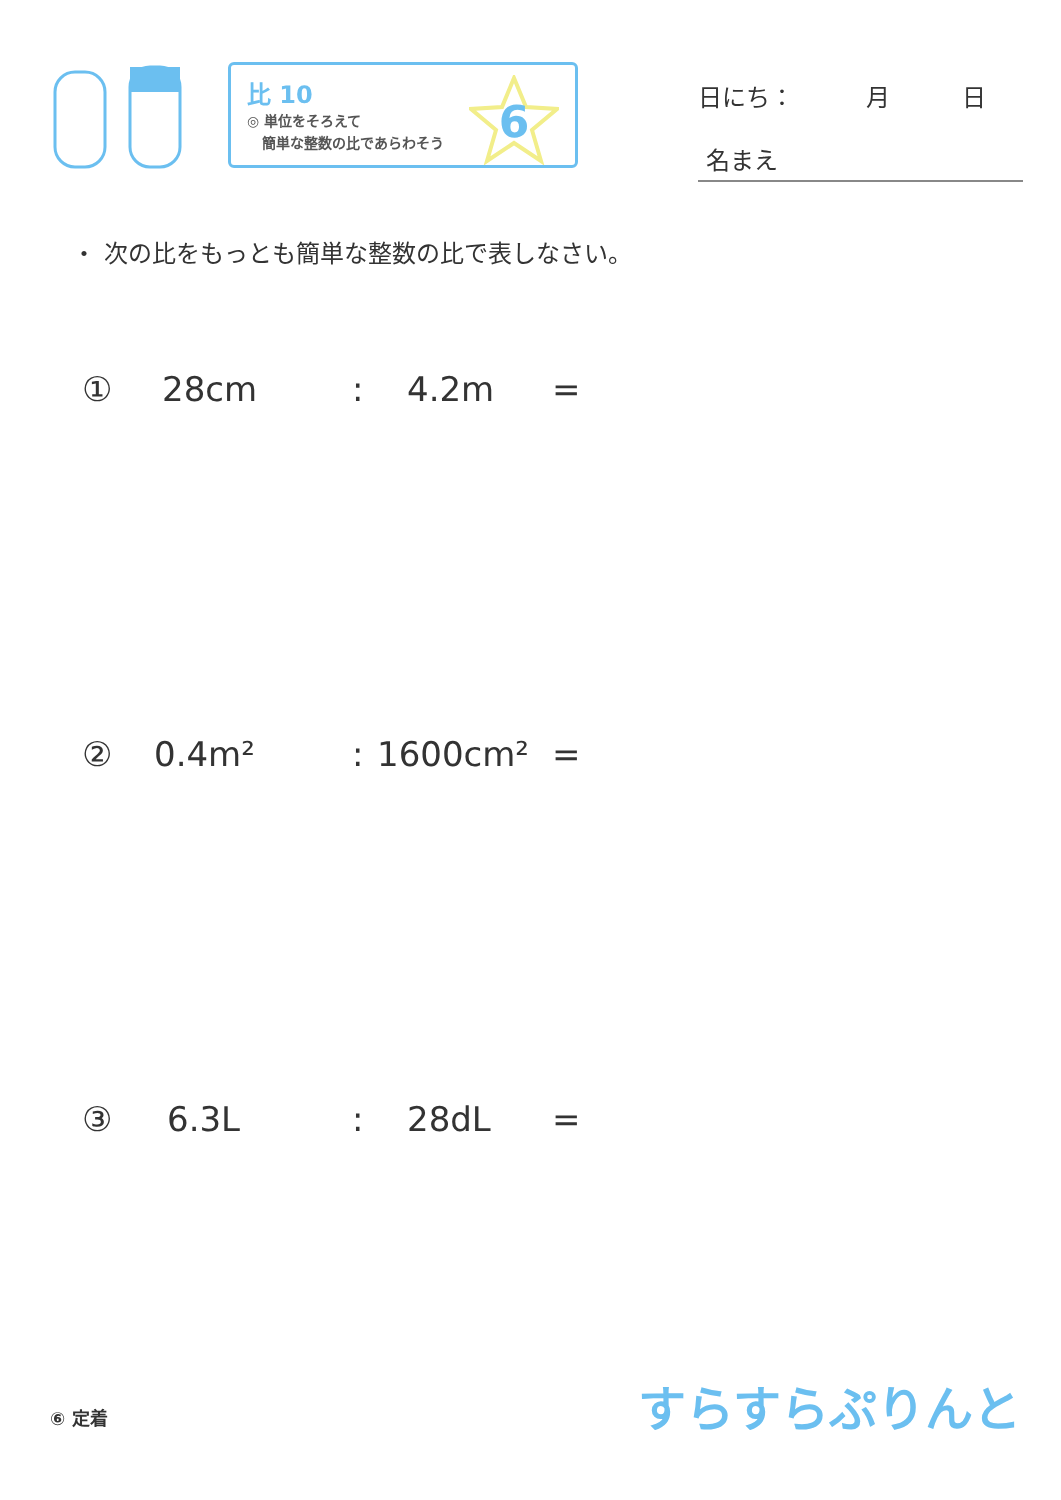比 10
◎ 単位をそろえて
簡単な整数の比であらわそう
6
日にち：　　　月　　　日
名まえ
・ 次の比をもっとも簡単な整数の比で表しなさい。
① 28cm: 4.2m =
② 0.4m²: 1600cm² =
③ 6.3L: 28dL =
⑥ 定着 すらすらぷりんと